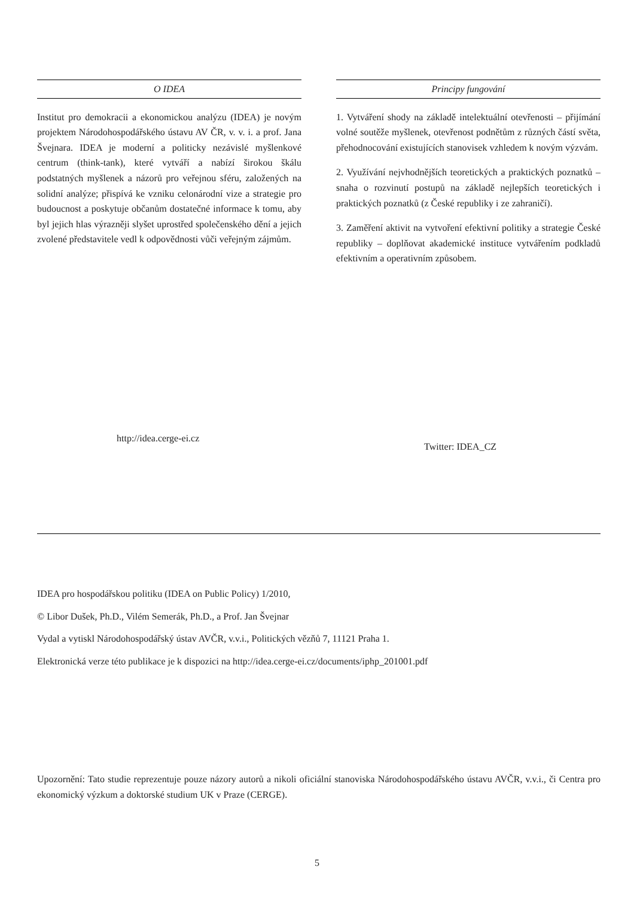O IDEA
Institut pro demokracii a ekonomickou analýzu (IDEA) je novým projektem Národohospodářského ústavu AV ČR, v. v. i. a prof. Jana Švejnara. IDEA je moderní a politicky nezávislé myšlenkové centrum (think-tank), které vytváří a nabízí širokou škálu podstatných myšlenek a názorů pro veřejnou sféru, založených na solidní analýze; přispívá ke vzniku celonárodní vize a strategie pro budoucnost a poskytuje občanům dostatečné informace k tomu, aby byl jejich hlas výrazněji slyšet uprostřed společenského dění a jejich zvolené představitele vedl k odpovědnosti vůči veřejným zájmům.
Principy fungování
1. Vytváření shody na základě intelektuální otevřenosti – přijímání volné soutěže myšlenek, otevřenost podnětům z různých částí světa, přehodnocování existujících stanovisek vzhledem k novým výzvám.
2. Využívání nejvhodnějších teoretických a praktických poznatků – snaha o rozvinutí postupů na základě nejlepších teoretických i praktických poznatků (z České republiky i ze zahraničí).
3. Zaměření aktivit na vytvoření efektivní politiky a strategie České republiky – doplňovat akademické instituce vytvářením podkladů efektivním a operativním způsobem.
http://idea.cerge-ei.cz
Twitter: IDEA_CZ
IDEA pro hospodářskou politiku (IDEA on Public Policy) 1/2010,
© Libor Dušek, Ph.D., Vilém Semerák, Ph.D., a Prof. Jan Švejnar
Vydal a vytiskl Národohospodářský ústav AVČR, v.v.i., Politických vězňů 7, 11121 Praha 1.
Elektronická verze této publikace je k dispozici na http://idea.cerge-ei.cz/documents/iphp_201001.pdf
Upozornění: Tato studie reprezentuje pouze názory autorů a nikoli oficiální stanoviska Národohospodářského ústavu AVČR, v.v.i., či Centra pro ekonomický výzkum a doktorské studium UK v Praze (CERGE).
5